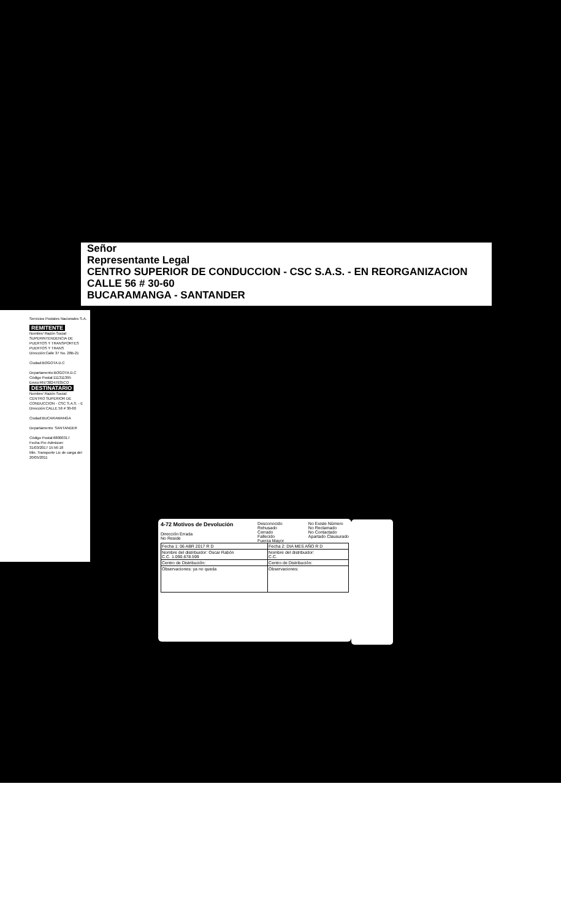Señor
Representante Legal
CENTRO SUPERIOR DE CONDUCCION - CSC S.A.S. - EN REORGANIZACION
CALLE 56 # 30-60
BUCARAMANGA - SANTANDER
Servicios Postales Nacionales S.A.
REMITENTE
Nombre/ Razón Social
SUPERINTENDENCIA DE PUERTOS Y TRANSPORTES PUERTOS Y TRANS
Dirección:Calle 37 No. 28B-21
Ciudad:BOGOTA D.C
Departamento:BOGOTA D.C
Código Postal:111311395
Envio:RN738247935CO
DESTINATARIO
Nombre/ Razón Social:
CENTRO SUPERIOR DE CONDUCCION - CSC S.A.S. - E
Dirección:CALLE 56 # 30-60
Ciudad:BUCARAMANGA
Departamento: SANTANDER
Código Postal:68000317
Fecha Pre-Admision:
31/03/2017 15:56:18
Min. Transporte Lic de carga del 20/05/2011
4-72 Motivos de Devolución
Dirección Errada
No Reside
Desconocido
Rehusado
Cerrado
Fallecido
Fuerza Mayor
No Existe Número
No Reclamado
No Contactado
Apartado Clausurado
| Fecha 1: 06 ABR 2017 R D | Fecha 2: DIA MES AÑO R D |
| Nombre del distribuidor: Oscar Rabón C.C. 1.090.678.599 | Nombre del distribuidor: C.C. |
| Centro de Distribución: | Centro de Distribución: |
| Observaciones: ya no queda | Observaciones: |